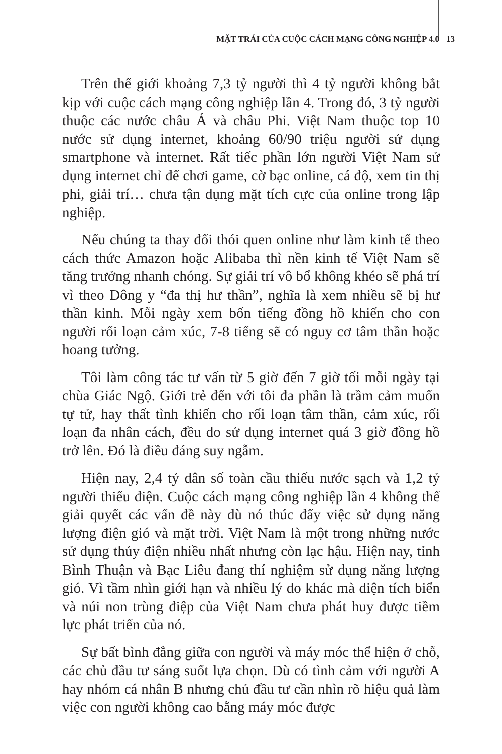MẶT TRÁI CỦA CUỘC CÁCH MẠNG CÔNG NGHIỆP 4.0 13
Trên thế giới khoảng 7,3 tỷ người thì 4 tỷ người không bắt kịp với cuộc cách mạng công nghiệp lần 4. Trong đó, 3 tỷ người thuộc các nước châu Á và châu Phi. Việt Nam thuộc top 10 nước sử dụng internet, khoảng 60/90 triệu người sử dụng smartphone và internet. Rất tiếc phần lớn người Việt Nam sử dụng internet chỉ để chơi game, cờ bạc online, cá độ, xem tin thị phi, giải trí… chưa tận dụng mặt tích cực của online trong lập nghiệp.
Nếu chúng ta thay đổi thói quen online như làm kinh tế theo cách thức Amazon hoặc Alibaba thì nền kinh tế Việt Nam sẽ tăng trưởng nhanh chóng. Sự giải trí vô bổ không khéo sẽ phá trí vì theo Đông y “đa thị hư thần”, nghĩa là xem nhiều sẽ bị hư thần kinh. Mỗi ngày xem bốn tiếng đồng hồ khiến cho con người rối loạn cảm xúc, 7-8 tiếng sẽ có nguy cơ tâm thần hoặc hoang tưởng.
Tôi làm công tác tư vấn từ 5 giờ đến 7 giờ tối mỗi ngày tại chùa Giác Ngộ. Giới trẻ đến với tôi đa phần là trầm cảm muốn tự tử, hay thất tình khiến cho rối loạn tâm thần, cảm xúc, rối loạn đa nhân cách, đều do sử dụng internet quá 3 giờ đồng hồ trở lên. Đó là điều đáng suy ngẫm.
Hiện nay, 2,4 tỷ dân số toàn cầu thiếu nước sạch và 1,2 tỷ người thiếu điện. Cuộc cách mạng công nghiệp lần 4 không thể giải quyết các vấn đề này dù nó thúc đẩy việc sử dụng năng lượng điện gió và mặt trời. Việt Nam là một trong những nước sử dụng thủy điện nhiều nhất nhưng còn lạc hậu. Hiện nay, tỉnh Bình Thuận và Bạc Liêu đang thí nghiệm sử dụng năng lượng gió. Vì tầm nhìn giới hạn và nhiều lý do khác mà diện tích biển và núi non trùng điệp của Việt Nam chưa phát huy được tiềm lực phát triển của nó.
Sự bất bình đẳng giữa con người và máy móc thể hiện ở chỗ, các chủ đầu tư sáng suốt lựa chọn. Dù có tình cảm với người A hay nhóm cá nhân B nhưng chủ đầu tư cần nhìn rõ hiệu quả làm việc con người không cao bằng máy móc được